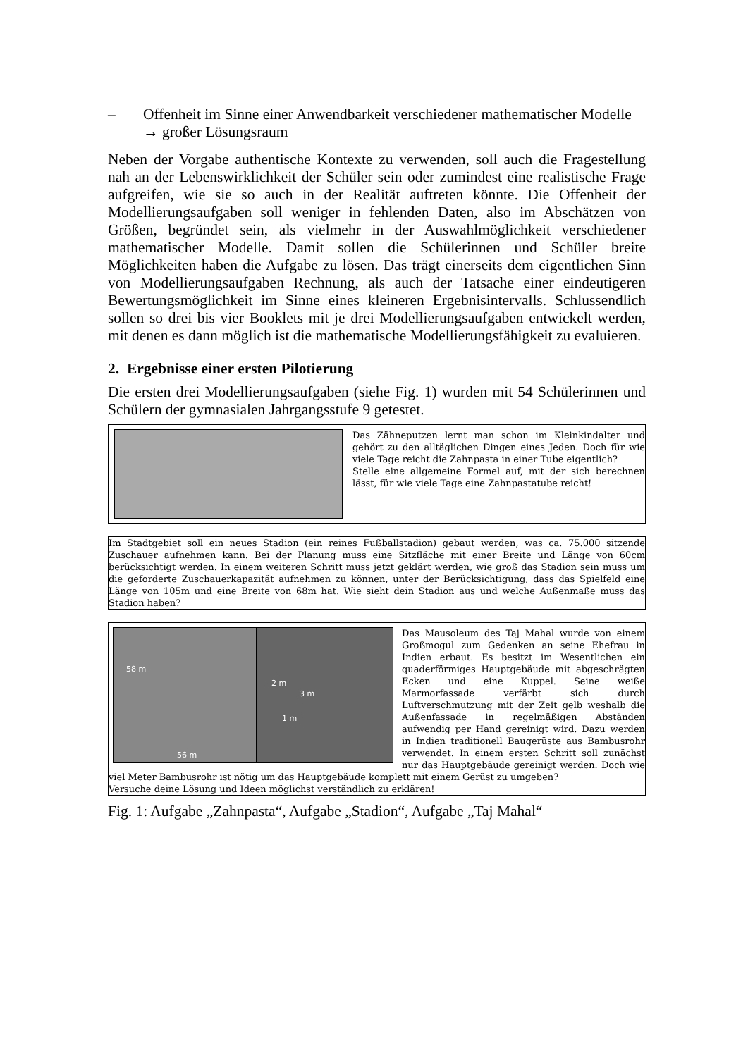– Offenheit im Sinne einer Anwendbarkeit verschiedener mathematischer Modelle → großer Lösungsraum
Neben der Vorgabe authentische Kontexte zu verwenden, soll auch die Fragestellung nah an der Lebenswirklichkeit der Schüler sein oder zumindest eine realistische Frage aufgreifen, wie sie so auch in der Realität auftreten könnte. Die Offenheit der Modellierungsaufgaben soll weniger in fehlenden Daten, also im Abschätzen von Größen, begründet sein, als vielmehr in der Auswahlmöglichkeit verschiedener mathematischer Modelle. Damit sollen die Schülerinnen und Schüler breite Möglichkeiten haben die Aufgabe zu lösen. Das trägt einerseits dem eigentlichen Sinn von Modellierungsaufgaben Rechnung, als auch der Tatsache einer eindeutigeren Bewertungsmöglichkeit im Sinne eines kleineren Ergebnisintervalls. Schlussendlich sollen so drei bis vier Booklets mit je drei Modellierungsaufgaben entwickelt werden, mit denen es dann möglich ist die mathematische Modellierungsfähigkeit zu evaluieren.
2. Ergebnisse einer ersten Pilotierung
Die ersten drei Modellierungsaufgaben (siehe Fig. 1) wurden mit 54 Schülerinnen und Schülern der gymnasialen Jahrgangsstufe 9 getestet.
Das Zähneputzen lernt man schon im Kleinkindalter und gehört zu den alltäglichen Dingen eines Jeden. Doch für wie viele Tage reicht die Zahnpasta in einer Tube eigentlich?
Stelle eine allgemeine Formel auf, mit der sich berechnen lässt, für wie viele Tage eine Zahnpastatube reicht!
Im Stadtgebiet soll ein neues Stadion (ein reines Fußballstadion) gebaut werden, was ca. 75.000 sitzende Zuschauer aufnehmen kann. Bei der Planung muss eine Sitzfläche mit einer Breite und Länge von 60cm berücksichtigt werden. In einem weiteren Schritt muss jetzt geklärt werden, wie groß das Stadion sein muss um die geforderte Zuschauerkapazität aufnehmen zu können, unter der Berücksichtigung, dass das Spielfeld eine Länge von 105m und eine Breite von 68m hat. Wie sieht dein Stadion aus und welche Außenmaße muss das Stadion haben?
58 m
56 m
2 m
3 m
1 m
Das Mausoleum des Taj Mahal wurde von einem Großmogul zum Gedenken an seine Ehefrau in Indien erbaut. Es besitzt im Wesentlichen ein quaderförmiges Hauptgebäude mit abgeschrägten Ecken und eine Kuppel. Seine weiße Marmorfassade verfärbt sich durch Luftverschmutzung mit der Zeit gelb weshalb die Außenfassade in regelmäßigen Abständen aufwendig per Hand gereinigt wird. Dazu werden in Indien traditionell Baugerüste aus Bambusrohr verwendet. In einem ersten Schritt soll zunächst nur das Hauptgebäude gereinigt werden. Doch wie viel Meter Bambusrohr ist nötig um das Hauptgebäude komplett mit einem Gerüst zu umgeben?
Versuche deine Lösung und Ideen möglichst verständlich zu erklären!
Fig. 1: Aufgabe „Zahnpasta“, Aufgabe „Stadion“, Aufgabe „Taj Mahal“